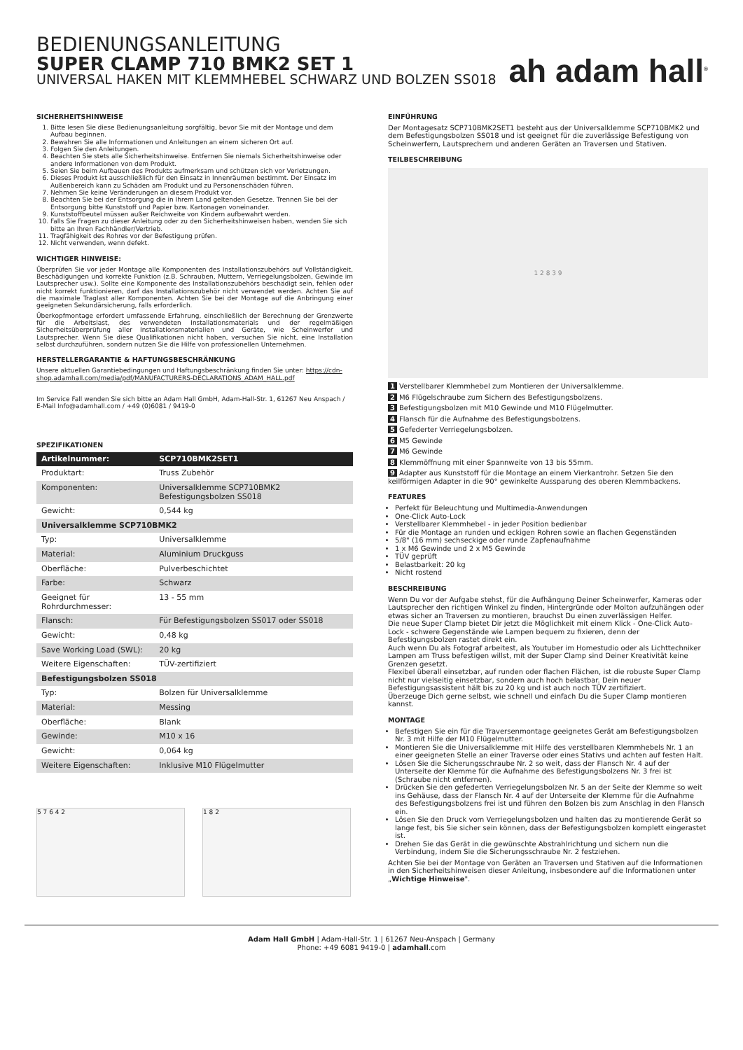BEDIENUNGSANLEITUNG
SUPER CLAMP 710 BMK2 SET 1
UNIVERSAL HAKEN MIT KLEMMHEBEL SCHWARZ UND BOLZEN SS018
ah adam hall<sup>®</sup>
SICHERHEITSHINWEISE
1. Bitte lesen Sie diese Bedienungsanleitung sorgfältig, bevor Sie mit der Montage und dem Aufbau beginnen.
2. Bewahren Sie alle Informationen und Anleitungen an einem sicheren Ort auf.
3. Folgen Sie den Anleitungen.
4. Beachten Sie stets alle Sicherheitshinweise. Entfernen Sie niemals Sicherheitshinweise oder andere Informationen von dem Produkt.
5. Seien Sie beim Aufbauen des Produkts aufmerksam und schützen sich vor Verletzungen.
6. Dieses Produkt ist ausschließlich für den Einsatz in Innenräumen bestimmt. Der Einsatz im Außenbereich kann zu Schäden am Produkt und zu Personenschäden führen.
7. Nehmen Sie keine Veränderungen an diesem Produkt vor.
8. Beachten Sie bei der Entsorgung die in Ihrem Land geltenden Gesetze. Trennen Sie bei der Entsorgung bitte Kunststoff und Papier bzw. Kartonagen voneinander.
9. Kunststoffbeutel müssen außer Reichweite von Kindern aufbewahrt werden.
10. Falls Sie Fragen zu dieser Anleitung oder zu den Sicherheitshinweisen haben, wenden Sie sich bitte an Ihren Fachhändler/Vertrieb.
11. Tragfähigkeit des Rohres vor der Befestigung prüfen.
12. Nicht verwenden, wenn defekt.
WICHTIGER HINWEISE:
Überprüfen Sie vor jeder Montage alle Komponenten des Installationszubehörs auf Vollständigkeit, Beschädigungen und korrekte Funktion (z.B. Schrauben, Muttern, Verriegelungsbolzen, Gewinde im Lautsprecher usw.). Sollte eine Komponente des Installationszubehörs beschädigt sein, fehlen oder nicht korrekt funktionieren, darf das Installationszubehör nicht verwendet werden. Achten Sie auf die maximale Traglast aller Komponenten. Achten Sie bei der Montage auf die Anbringung einer geeigneten Sekundärsicherung, falls erforderlich.
Überkopfmontage erfordert umfassende Erfahrung, einschließlich der Berechnung der Grenzwerte für die Arbeitslast, des verwendeten Installationsmaterials und der regelmäßigen Sicherheitsüberprüfung aller Installationsmaterialien und Geräte, wie Scheinwerfer und Lautsprecher. Wenn Sie diese Qualifikationen nicht haben, versuchen Sie nicht, eine Installation selbst durchzuführen, sondern nutzen Sie die Hilfe von professionellen Unternehmen.
HERSTELLERGARANTIE & HAFTUNGSBESCHRÄNKUNG
Unsere aktuellen Garantiebedingungen und Haftungsbeschränkung finden Sie unter: https://cdn-shop.adamhall.com/media/pdf/MANUFACTURERS-DECLARATIONS_ADAM_HALL.pdf
Im Service Fall wenden Sie sich bitte an Adam Hall GmbH, Adam-Hall-Str. 1, 61267 Neu Anspach / E-Mail Info@adamhall.com / +49 (0)6081 / 9419-0
SPEZIFIKATIONEN
| Artikelnummer: | SCP710BMK2SET1 |
| --- | --- |
| Produktart: | Truss Zubehör |
| Komponenten: | Universalklemme SCP710BMK2 Befestigungsbolzen SS018 |
| Gewicht: | 0,544 kg |
| Universalklemme SCP710BMK2 | |
| Typ: | Universalklemme |
| Material: | Aluminium Druckguss |
| Oberfläche: | Pulverbeschichtet |
| Farbe: | Schwarz |
| Geeignet für Rohrdurchmesser: | 13 - 55 mm |
| Flansch: | Für Befestigungsbolzen SS017 oder SS018 |
| Gewicht: | 0,48 kg |
| Save Working Load (SWL): | 20 kg |
| Weitere Eigenschaften: | TÜV-zertifiziert |
| Befestigungsbolzen SS018 | |
| Typ: | Bolzen für Universalklemme |
| Material: | Messing |
| Oberfläche: | Blank |
| Gewinde: | M10 x 16 |
| Gewicht: | 0,064 kg |
| Weitere Eigenschaften: | Inklusive M10 Flügelmutter |
5 7 6 4 2 1 8 2
EINFÜHRUNG
Der Montagesatz SCP710BMK2SET1 besteht aus der Universalklemme SCP710BMK2 und dem Befestigungsbolzen SS018 und ist geeignet für die zuverlässige Befestigung von Scheinwerfern, Lautsprechern und anderen Geräten an Traversen und Stativen.
TEILBESCHREIBUNG
1 2 8 3 9
1 Verstellbarer Klemmhebel zum Montieren der Universalklemme.
2 M6 Flügelschraube zum Sichern des Befestigungsbolzens.
3 Befestigungsbolzen mit M10 Gewinde und M10 Flügelmutter.
4 Flansch für die Aufnahme des Befestigungsbolzens.
5 Gefederter Verriegelungsbolzen.
6 M5 Gewinde
7 M6 Gewinde
8 Klemmöffnung mit einer Spannweite von 13 bis 55mm.
9 Adapter aus Kunststoff für die Montage an einem Vierkantrohr. Setzen Sie den keilförmigen Adapter in die 90° gewinkelte Aussparung des oberen Klemmbackens.
FEATURES
Perfekt für Beleuchtung und Multimedia-Anwendungen
One-Click Auto-Lock
Verstellbarer Klemmhebel - in jeder Position bedienbar
Für die Montage an runden und eckigen Rohren sowie an flachen Gegenständen
5/8" (16 mm) sechseckige oder runde Zapfenaufnahme
1 x M6 Gewinde und 2 x M5 Gewinde
TÜV geprüft
Belastbarkeit: 20 kg
Nicht rostend
BESCHREIBUNG
Wenn Du vor der Aufgabe stehst, für die Aufhängung Deiner Scheinwerfer, Kameras oder Lautsprecher den richtigen Winkel zu finden, Hintergründe oder Molton aufzuhängen oder etwas sicher an Traversen zu montieren, brauchst Du einen zuverlässigen Helfer.
Die neue Super Clamp bietet Dir jetzt die Möglichkeit mit einem Klick - One-Click Auto-Lock - schwere Gegenstände wie Lampen bequem zu fixieren, denn der Befestigungsbolzen rastet direkt ein.
Auch wenn Du als Fotograf arbeitest, als Youtuber im Homestudio oder als Lichttechniker Lampen am Truss befestigen willst, mit der Super Clamp sind Deiner Kreativität keine Grenzen gesetzt.
Flexibel überall einsetzbar, auf runden oder flachen Flächen, ist die robuste Super Clamp nicht nur vielseitig einsetzbar, sondern auch hoch belastbar. Dein neuer Befestigungsassistent hält bis zu 20 kg und ist auch noch TÜV zertifiziert.
Überzeuge Dich gerne selbst, wie schnell und einfach Du die Super Clamp montieren kannst.
MONTAGE
Befestigen Sie ein für die Traversenmontage geeignetes Gerät am Befestigungsbolzen Nr. 3 mit Hilfe der M10 Flügelmutter.
Montieren Sie die Universalklemme mit Hilfe des verstellbaren Klemmhebels Nr. 1 an einer geeigneten Stelle an einer Traverse oder eines Stativs und achten auf festen Halt.
Lösen Sie die Sicherungsschraube Nr. 2 so weit, dass der Flansch Nr. 4 auf der Unterseite der Klemme für die Aufnahme des Befestigungsbolzens Nr. 3 frei ist (Schraube nicht entfernen).
Drücken Sie den gefederten Verriegelungsbolzen Nr. 5 an der Seite der Klemme so weit ins Gehäuse, dass der Flansch Nr. 4 auf der Unterseite der Klemme für die Aufnahme des Befestigungsbolzens frei ist und führen den Bolzen bis zum Anschlag in den Flansch ein.
Lösen Sie den Druck vom Verriegelungsbolzen und halten das zu montierende Gerät so lange fest, bis Sie sicher sein können, dass der Befestigungsbolzen komplett eingerastet ist.
Drehen Sie das Gerät in die gewünschte Abstrahlrichtung und sichern nun die Verbindung, indem Sie die Sicherungsschraube Nr. 2 festziehen.
Achten Sie bei der Montage von Geräten an Traversen und Stativen auf die Informationen in den Sicherheitshinweisen dieser Anleitung, insbesondere auf die Informationen unter „Wichtige Hinweise".
Adam Hall GmbH | Adam-Hall-Str. 1 | 61267 Neu-Anspach | Germany
Phone: +49 6081 9419-0 | adamhall.com